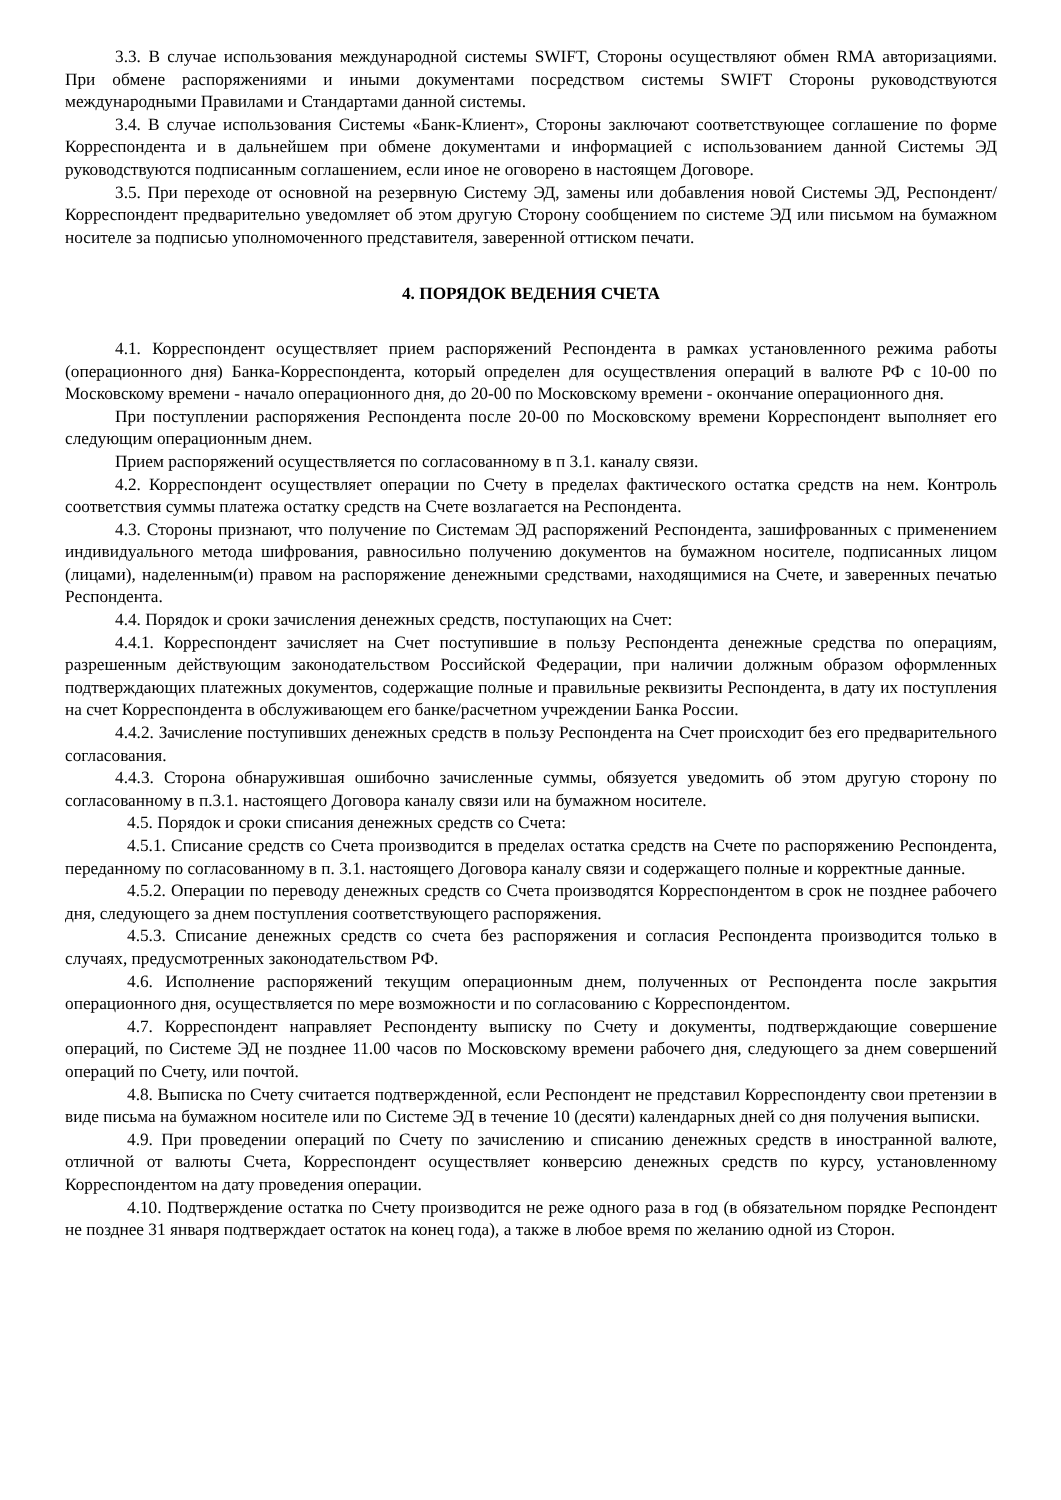3.3. В случае использования международной системы SWIFT, Стороны осуществляют обмен RMA авторизациями. При обмене распоряжениями и иными документами посредством системы SWIFT Стороны руководствуются международными Правилами и Стандартами данной системы.
3.4. В случае использования Системы «Банк-Клиент», Стороны заключают соответствующее соглашение по форме Корреспондента и в дальнейшем при обмене документами и информацией с использованием данной Системы ЭД руководствуются подписанным соглашением, если иное не оговорено в настоящем Договоре.
3.5. При переходе от основной на резервную Систему ЭД, замены или добавления новой Системы ЭД, Респондент/Корреспондент предварительно уведомляет об этом другую Сторону сообщением по системе ЭД или письмом на бумажном носителе за подписью уполномоченного представителя, заверенной оттиском печати.
4. ПОРЯДОК ВЕДЕНИЯ СЧЕТА
4.1. Корреспондент осуществляет прием распоряжений Респондента в рамках установленного режима работы (операционного дня) Банка-Корреспондента, который определен для осуществления операций в валюте РФ с 10-00 по Московскому времени - начало операционного дня, до 20-00 по Московскому времени - окончание операционного дня.
При поступлении распоряжения Респондента после 20-00 по Московскому времени Корреспондент выполняет его следующим операционным днем.
Прием распоряжений осуществляется по согласованному в п 3.1. каналу связи.
4.2. Корреспондент осуществляет операции по Счету в пределах фактического остатка средств на нем. Контроль соответствия суммы платежа остатку средств на Счете возлагается на Респондента.
4.3. Стороны признают, что получение по Системам ЭД распоряжений Респондента, зашифрованных с применением индивидуального метода шифрования, равносильно получению документов на бумажном носителе, подписанных лицом (лицами), наделенным(и) правом на распоряжение денежными средствами, находящимися на Счете, и заверенных печатью Респондента.
4.4. Порядок и сроки зачисления денежных средств, поступающих на Счет:
4.4.1. Корреспондент зачисляет на Счет поступившие в пользу Респондента денежные средства по операциям, разрешенным действующим законодательством Российской Федерации, при наличии должным образом оформленных подтверждающих платежных документов, содержащие полные и правильные реквизиты Респондента, в дату их поступления на счет Корреспондента в обслуживающем его банке/расчетном учреждении Банка России.
4.4.2. Зачисление поступивших денежных средств в пользу Респондента на Счет происходит без его предварительного согласования.
4.4.3. Сторона обнаружившая ошибочно зачисленные суммы, обязуется уведомить об этом другую сторону по согласованному в п.3.1. настоящего Договора каналу связи или на бумажном носителе.
4.5. Порядок и сроки списания денежных средств со Счета:
4.5.1. Списание средств со Счета производится в пределах остатка средств на Счете по распоряжению Респондента, переданному по согласованному в п. 3.1. настоящего Договора каналу связи и содержащего полные и корректные данные.
4.5.2. Операции по переводу денежных средств со Счета производятся Корреспондентом в срок не позднее рабочего дня, следующего за днем поступления соответствующего распоряжения.
4.5.3. Списание денежных средств со счета без распоряжения и согласия Респондента производится только в случаях, предусмотренных законодательством РФ.
4.6. Исполнение распоряжений текущим операционным днем, полученных от Респондента после закрытия операционного дня, осуществляется по мере возможности и по согласованию с Корреспондентом.
4.7. Корреспондент направляет Респонденту выписку по Счету и документы, подтверждающие совершение операций, по Системе ЭД не позднее 11.00 часов по Московскому времени рабочего дня, следующего за днем совершений операций по Счету, или почтой.
4.8. Выписка по Счету считается подтвержденной, если Респондент не представил Корреспонденту свои претензии в виде письма на бумажном носителе или по Системе ЭД в течение 10 (десяти) календарных дней со дня получения выписки.
4.9. При проведении операций по Счету по зачислению и списанию денежных средств в иностранной валюте, отличной от валюты Счета, Корреспондент осуществляет конверсию денежных средств по курсу, установленному Корреспондентом на дату проведения операции.
4.10. Подтверждение остатка по Счету производится не реже одного раза в год (в обязательном порядке Респондент не позднее 31 января подтверждает остаток на конец года), а также в любое время по желанию одной из Сторон.